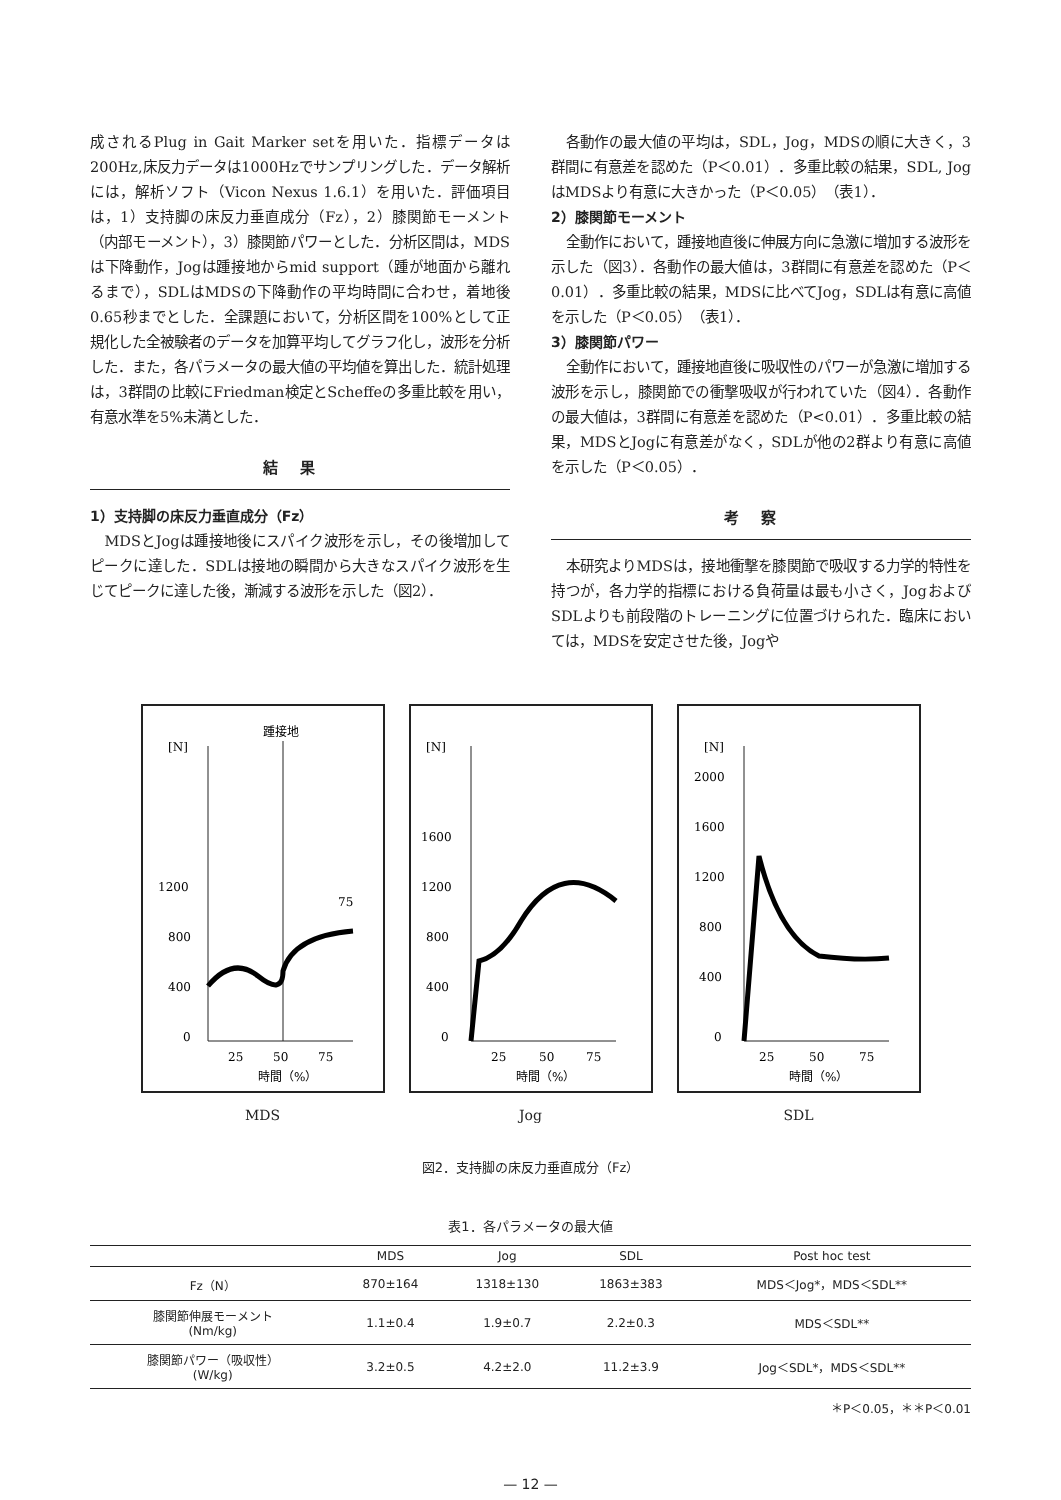成されるPlug in Gait Marker setを用いた．指標データは200Hz,床反力データは1000Hzでサンプリングした．データ解析には，解析ソフト（Vicon Nexus 1.6.1）を用いた．評価項目は，1）支持脚の床反力垂直成分（Fz），2）膝関節モーメント（内部モーメント），3）膝関節パワーとした．分析区間は，MDSは下降動作，Jogは踵接地からmid support（踵が地面から離れるまで），SDLはMDSの下降動作の平均時間に合わせ，着地後0.65秒までとした．全課題において，分析区間を100%として正規化した全被験者のデータを加算平均してグラフ化し，波形を分析した．また，各パラメータの最大値の平均値を算出した．統計処理は，3群間の比較にFriedman検定とScheffeの多重比較を用い，有意水準を5%未満とした．
結果
1）支持脚の床反力垂直成分（Fz）
MDSとJogは踵接地後にスパイク波形を示し，その後増加してピークに達した．SDLは接地の瞬間から大きなスパイク波形を生じてピークに達した後，漸減する波形を示した（図2）．
各動作の最大値の平均は，SDL，Jog，MDSの順に大きく，3群間に有意差を認めた（P＜0.01）．多重比較の結果，SDL, JogはMDSより有意に大きかった（P＜0.05）（表1）．
2）膝関節モーメント
全動作において，踵接地直後に伸展方向に急激に増加する波形を示した（図3）．各動作の最大値は，3群間に有意差を認めた（P＜0.01）．多重比較の結果，MDSに比べてJog，SDLは有意に高値を示した（P＜0.05）（表1）．
3）膝関節パワー
全動作において，踵接地直後に吸収性のパワーが急激に増加する波形を示し，膝関節での衝撃吸収が行われていた（図4）．各動作の最大値は，3群間に有意差を認めた（P<0.01）．多重比較の結果，MDSとJogに有意差がなく，SDLが他の2群より有意に高値を示した（P＜0.05）．
考察
本研究よりMDSは，接地衝撃を膝関節で吸収する力学的特性を持つが，各力学的指標における負荷量は最も小さく，JogおよびSDLよりも前段階のトレーニングに位置づけられた．臨床においては，MDSを安定させた後，Jogや
[N]
踵接地
1200
800
400
0
75
25
50
75
時間（%）
MDS
[N]
1600
1200
800
400
0
25
50
75
時間（%）
Jog
[N]
2000
1600
1200
800
400
0
25
50
75
時間（%）
SDL
図2．支持脚の床反力垂直成分（Fz）
表1．各パラメータの最大値
| | MDS | Jog | SDL | Post hoc test |
| --- | --- | --- | --- | --- |
| Fz（N） | 870±164 | 1318±130 | 1863±383 | MDS＜Jog*，MDS＜SDL** |
| 膝関節伸展モーメント (Nm/kg) | 1.1±0.4 | 1.9±0.7 | 2.2±0.3 | MDS＜SDL** |
| 膝関節パワー（吸収性） (W/kg) | 3.2±0.5 | 4.2±2.0 | 11.2±3.9 | Jog＜SDL*，MDS＜SDL** |
＊P＜0.05，＊＊P＜0.01
— 12 —